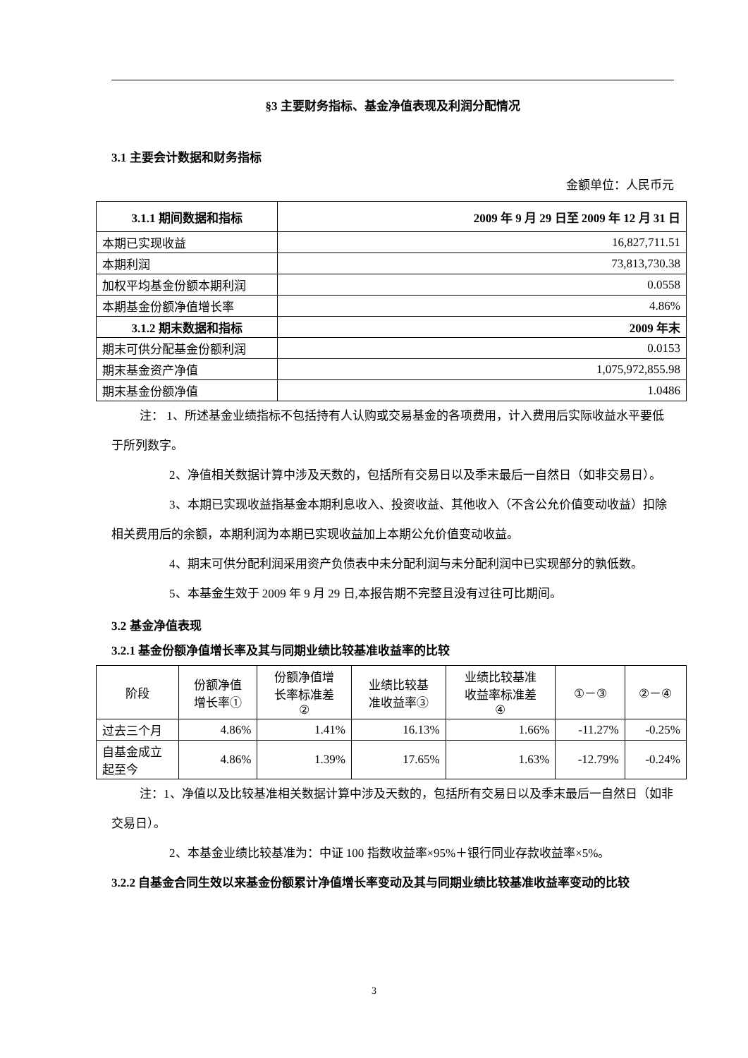§3 主要财务指标、基金净值表现及利润分配情况
3.1 主要会计数据和财务指标
金额单位：人民币元
| 3.1.1 期间数据和指标 | 2009 年 9 月 29 日至 2009 年 12 月 31 日 |
| --- | --- |
| 本期已实现收益 | 16,827,711.51 |
| 本期利润 | 73,813,730.38 |
| 加权平均基金份额本期利润 | 0.0558 |
| 本期基金份额净值增长率 | 4.86% |
| 3.1.2 期末数据和指标 | 2009 年末 |
| 期末可供分配基金份额利润 | 0.0153 |
| 期末基金资产净值 | 1,075,972,855.98 |
| 期末基金份额净值 | 1.0486 |
注： 1、所述基金业绩指标不包括持有人认购或交易基金的各项费用，计入费用后实际收益水平要低于所列数字。
2、净值相关数据计算中涉及天数的，包括所有交易日以及季末最后一自然日（如非交易日）。
3、本期已实现收益指基金本期利息收入、投资收益、其他收入（不含公允价值变动收益）扣除相关费用后的余额，本期利润为本期已实现收益加上本期公允价值变动收益。
4、期末可供分配利润采用资产负债表中未分配利润与未分配利润中已实现部分的孰低数。
5、本基金生效于 2009 年 9 月 29 日,本报告期不完整且没有过往可比期间。
3.2 基金净值表现
3.2.1 基金份额净值增长率及其与同期业绩比较基准收益率的比较
| 阶段 | 份额净值 增长率① | 份额净值增 长率标准差 ② | 业绩比较基 准收益率③ | 业绩比较基准 收益率标准差 ④ | ①－③ | ②－④ |
| 过去三个月 | 4.86% | 1.41% | 16.13% | 1.66% | -11.27% | -0.25% |
| 自基金成立 起至今 | 4.86% | 1.39% | 17.65% | 1.63% | -12.79% | -0.24% |
注：1、净值以及比较基准相关数据计算中涉及天数的，包括所有交易日以及季末最后一自然日（如非交易日）。
2、本基金业绩比较基准为：中证 100 指数收益率×95%＋银行同业存款收益率×5%。
3.2.2 自基金合同生效以来基金份额累计净值增长率变动及其与同期业绩比较基准收益率变动的比较
3